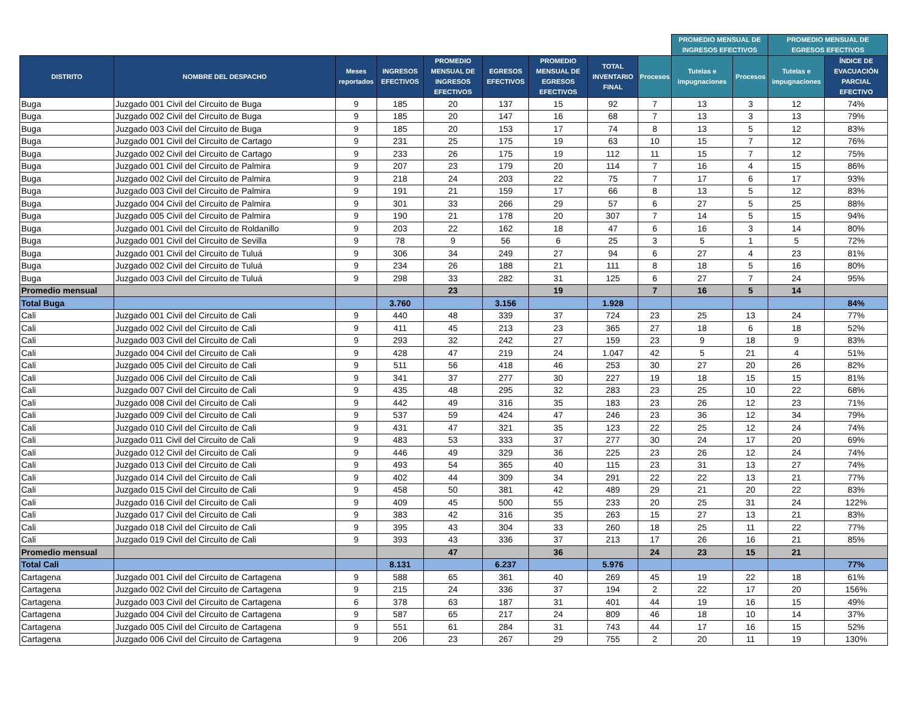| | | | | | | | | | PROMEDIO MENSUAL DE INGRESOS EFECTIVOS | | PROMEDIO MENSUAL DE EGRESOS EFECTIVOS | | |
| --- | --- | --- | --- | --- | --- | --- | --- | --- | --- | --- | --- | --- | --- |
| DISTRITO | NOMBRE DEL DESPACHO | Meses reportados | INGRESOS EFECTIVOS | PROMEDIO MENSUAL DE INGRESOS EFECTIVOS | EGRESOS EFECTIVOS | PROMEDIO MENSUAL DE EGRESOS EFECTIVOS | TOTAL INVENTARIO FINAL | Procesos | Tutelas e impugnaciones | Procesos | Tutelas e impugnaciones | ÍNDICE DE EVACUACIÓN PARCIAL EFECTIVO | |
| Buga | Juzgado 001 Civil del Circuito de Buga | 9 | 185 | 20 | 137 | 15 | 92 | 7 | 13 | 3 | 12 | 74% | |
| Buga | Juzgado 002 Civil del Circuito de Buga | 9 | 185 | 20 | 147 | 16 | 68 | 7 | 13 | 3 | 13 | 79% | |
| Buga | Juzgado 003 Civil del Circuito de Buga | 9 | 185 | 20 | 153 | 17 | 74 | 8 | 13 | 5 | 12 | 83% | |
| Buga | Juzgado 001 Civil del Circuito de Cartago | 9 | 231 | 25 | 175 | 19 | 63 | 10 | 15 | 7 | 12 | 76% | |
| Buga | Juzgado 002 Civil del Circuito de Cartago | 9 | 233 | 26 | 175 | 19 | 112 | 11 | 15 | 7 | 12 | 75% | |
| Buga | Juzgado 001 Civil del Circuito de Palmira | 9 | 207 | 23 | 179 | 20 | 114 | 7 | 16 | 4 | 15 | 86% | |
| Buga | Juzgado 002 Civil del Circuito de Palmira | 9 | 218 | 24 | 203 | 22 | 75 | 7 | 17 | 6 | 17 | 93% | |
| Buga | Juzgado 003 Civil del Circuito de Palmira | 9 | 191 | 21 | 159 | 17 | 66 | 8 | 13 | 5 | 12 | 83% | |
| Buga | Juzgado 004 Civil del Circuito de Palmira | 9 | 301 | 33 | 266 | 29 | 57 | 6 | 27 | 5 | 25 | 88% | |
| Buga | Juzgado 005 Civil del Circuito de Palmira | 9 | 190 | 21 | 178 | 20 | 307 | 7 | 14 | 5 | 15 | 94% | |
| Buga | Juzgado 001 Civil del Circuito de Roldanillo | 9 | 203 | 22 | 162 | 18 | 47 | 6 | 16 | 3 | 14 | 80% | |
| Buga | Juzgado 001 Civil del Circuito de Sevilla | 9 | 78 | 9 | 56 | 6 | 25 | 3 | 5 | 1 | 5 | 72% | |
| Buga | Juzgado 001 Civil del Circuito de Tuluá | 9 | 306 | 34 | 249 | 27 | 94 | 6 | 27 | 4 | 23 | 81% | |
| Buga | Juzgado 002 Civil del Circuito de Tuluá | 9 | 234 | 26 | 188 | 21 | 111 | 8 | 18 | 5 | 16 | 80% | |
| Buga | Juzgado 003 Civil del Circuito de Tuluá | 9 | 298 | 33 | 282 | 31 | 125 | 6 | 27 | 7 | 24 | 95% | |
| Promedio mensual | | | | 23 | | 19 | | 7 | 16 | 5 | 14 | | |
| Total Buga | | | 3.760 | | 3.156 | | 1.928 | | | | | 84% | |
| Cali | Juzgado 001 Civil del Circuito de Cali | 9 | 440 | 48 | 339 | 37 | 724 | 23 | 25 | 13 | 24 | 77% | |
| Cali | Juzgado 002 Civil del Circuito de Cali | 9 | 411 | 45 | 213 | 23 | 365 | 27 | 18 | 6 | 18 | 52% | |
| Cali | Juzgado 003 Civil del Circuito de Cali | 9 | 293 | 32 | 242 | 27 | 159 | 23 | 9 | 18 | 9 | 83% | |
| Cali | Juzgado 004 Civil del Circuito de Cali | 9 | 428 | 47 | 219 | 24 | 1.047 | 42 | 5 | 21 | 4 | 51% | |
| Cali | Juzgado 005 Civil del Circuito de Cali | 9 | 511 | 56 | 418 | 46 | 253 | 30 | 27 | 20 | 26 | 82% | |
| Cali | Juzgado 006 Civil del Circuito de Cali | 9 | 341 | 37 | 277 | 30 | 227 | 19 | 18 | 15 | 15 | 81% | |
| Cali | Juzgado 007 Civil del Circuito de Cali | 9 | 435 | 48 | 295 | 32 | 283 | 23 | 25 | 10 | 22 | 68% | |
| Cali | Juzgado 008 Civil del Circuito de Cali | 9 | 442 | 49 | 316 | 35 | 183 | 23 | 26 | 12 | 23 | 71% | |
| Cali | Juzgado 009 Civil del Circuito de Cali | 9 | 537 | 59 | 424 | 47 | 246 | 23 | 36 | 12 | 34 | 79% | |
| Cali | Juzgado 010 Civil del Circuito de Cali | 9 | 431 | 47 | 321 | 35 | 123 | 22 | 25 | 12 | 24 | 74% | |
| Cali | Juzgado 011 Civil del Circuito de Cali | 9 | 483 | 53 | 333 | 37 | 277 | 30 | 24 | 17 | 20 | 69% | |
| Cali | Juzgado 012 Civil del Circuito de Cali | 9 | 446 | 49 | 329 | 36 | 225 | 23 | 26 | 12 | 24 | 74% | |
| Cali | Juzgado 013 Civil del Circuito de Cali | 9 | 493 | 54 | 365 | 40 | 115 | 23 | 31 | 13 | 27 | 74% | |
| Cali | Juzgado 014 Civil del Circuito de Cali | 9 | 402 | 44 | 309 | 34 | 291 | 22 | 22 | 13 | 21 | 77% | |
| Cali | Juzgado 015 Civil del Circuito de Cali | 9 | 458 | 50 | 381 | 42 | 489 | 29 | 21 | 20 | 22 | 83% | |
| Cali | Juzgado 016 Civil del Circuito de Cali | 9 | 409 | 45 | 500 | 55 | 233 | 20 | 25 | 31 | 24 | 122% | |
| Cali | Juzgado 017 Civil del Circuito de Cali | 9 | 383 | 42 | 316 | 35 | 263 | 15 | 27 | 13 | 21 | 83% | |
| Cali | Juzgado 018 Civil del Circuito de Cali | 9 | 395 | 43 | 304 | 33 | 260 | 18 | 25 | 11 | 22 | 77% | |
| Cali | Juzgado 019 Civil del Circuito de Cali | 9 | 393 | 43 | 336 | 37 | 213 | 17 | 26 | 16 | 21 | 85% | |
| Promedio mensual | | | | 47 | | 36 | | 24 | 23 | 15 | 21 | | |
| Total Cali | | | 8.131 | | 6.237 | | 5.976 | | | | | 77% | |
| Cartagena | Juzgado 001 Civil del Circuito de Cartagena | 9 | 588 | 65 | 361 | 40 | 269 | 45 | 19 | 22 | 18 | 61% | |
| Cartagena | Juzgado 002 Civil del Circuito de Cartagena | 9 | 215 | 24 | 336 | 37 | 194 | 2 | 22 | 17 | 20 | 156% | |
| Cartagena | Juzgado 003 Civil del Circuito de Cartagena | 6 | 378 | 63 | 187 | 31 | 401 | 44 | 19 | 16 | 15 | 49% | |
| Cartagena | Juzgado 004 Civil del Circuito de Cartagena | 9 | 587 | 65 | 217 | 24 | 809 | 46 | 18 | 10 | 14 | 37% | |
| Cartagena | Juzgado 005 Civil del Circuito de Cartagena | 9 | 551 | 61 | 284 | 31 | 743 | 44 | 17 | 16 | 15 | 52% | |
| Cartagena | Juzgado 006 Civil del Circuito de Cartagena | 9 | 206 | 23 | 267 | 29 | 755 | 2 | 20 | 11 | 19 | 130% | |